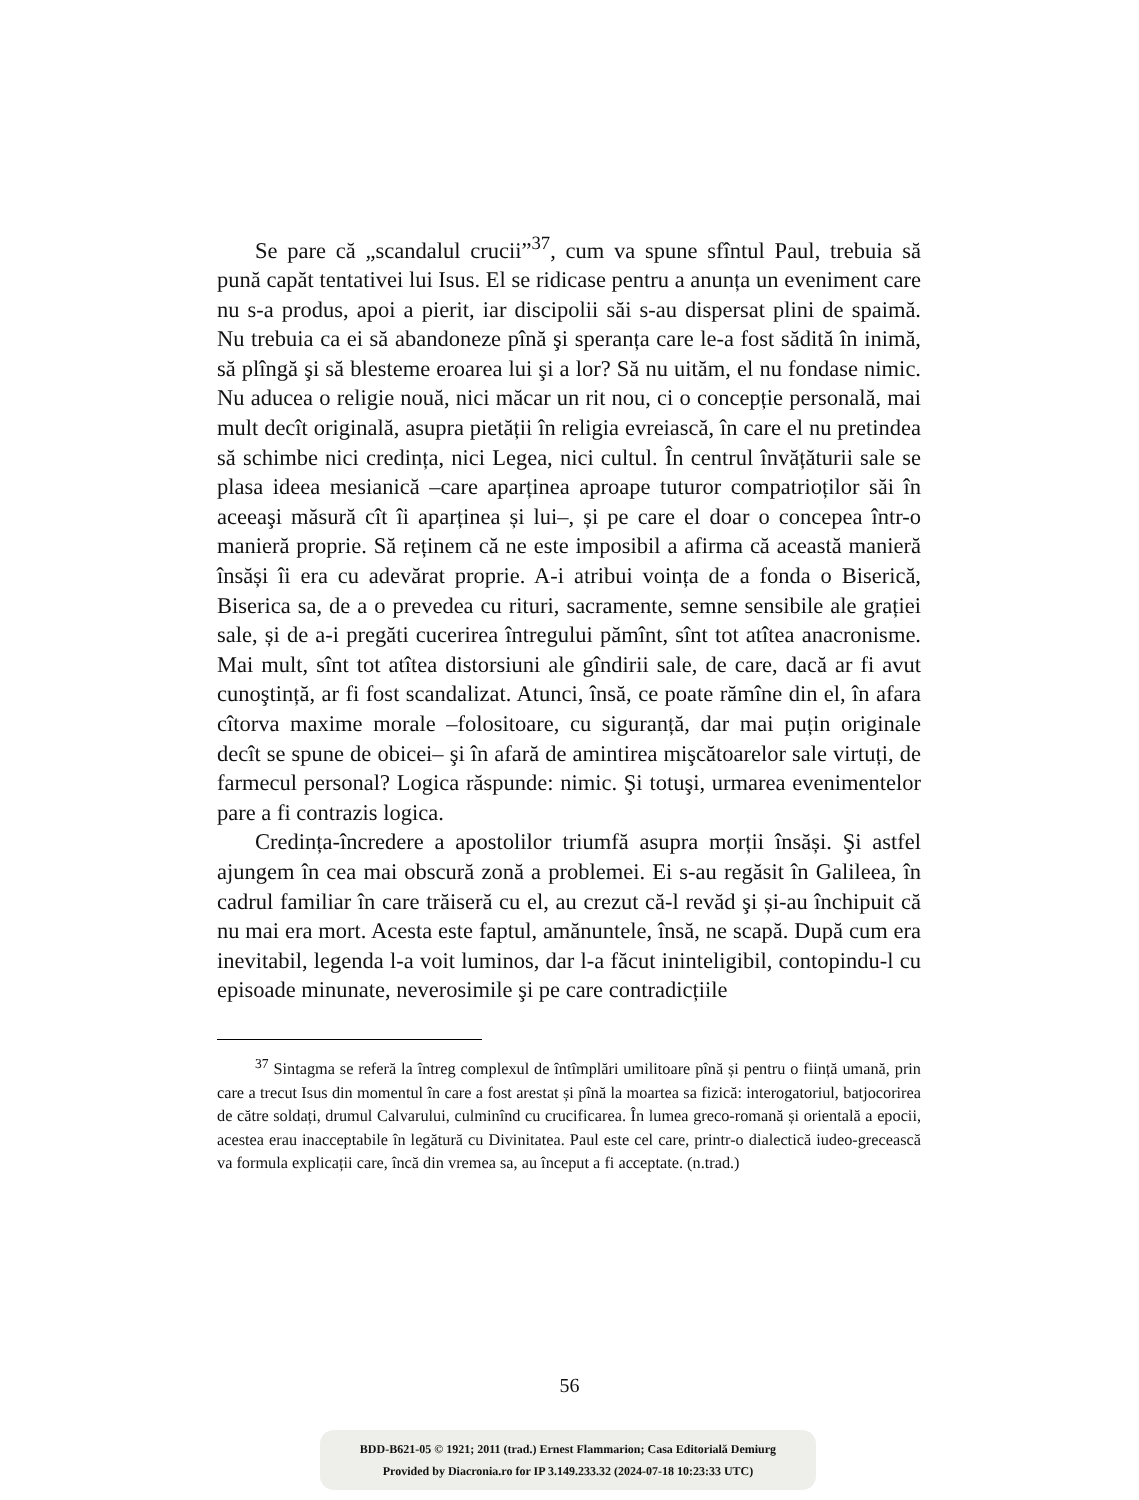Se pare că „scandalul crucii”<sup>37</sup>, cum va spune sfîntul Paul, trebuia să pună capăt tentativei lui Isus. El se ridicase pentru a anunța un eveniment care nu s-a produs, apoi a pierit, iar discipolii săi s-au dispersat plini de spaimă. Nu trebuia ca ei să abandoneze pînă şi speranța care le-a fost sădită în inimă, să plîngă şi să blesteme eroarea lui şi a lor? Să nu uităm, el nu fondase nimic. Nu aducea o religie nouă, nici măcar un rit nou, ci o concepție personală, mai mult decît originală, asupra pietății în religia evreiască, în care el nu pretindea să schimbe nici credința, nici Legea, nici cultul. În centrul învățăturii sale se plasa ideea mesianică –care aparținea aproape tuturor compatrioților săi în aceeaşi măsură cît îi aparținea și lui–, și pe care el doar o concepea într-o manieră proprie. Să reținem că ne este imposibil a afirma că această manieră însăși îi era cu adevărat proprie. A-i atribui voința de a fonda o Biserică, Biserica sa, de a o prevedea cu rituri, sacramente, semne sensibile ale grației sale, și de a-i pregăti cucerirea întregului pămînt, sînt tot atîtea anacronisme. Mai mult, sînt tot atîtea distorsiuni ale gîndirii sale, de care, dacă ar fi avut cunoştință, ar fi fost scandalizat. Atunci, însă, ce poate rămîne din el, în afara cîtorva maxime morale –folositoare, cu siguranță, dar mai puțin originale decît se spune de obicei– şi în afară de amintirea mişcătoarelor sale virtuți, de farmecul personal? Logica răspunde: nimic. Şi totuşi, urmarea evenimentelor pare a fi contrazis logica.
Credința-încredere a apostolilor triumfă asupra morții însăși. Şi astfel ajungem în cea mai obscură zonă a problemei. Ei s-au regăsit în Galileea, în cadrul familiar în care trăiseră cu el, au crezut că-l revăd şi și-au închipuit că nu mai era mort. Acesta este faptul, amănuntele, însă, ne scapă. După cum era inevitabil, legenda l-a voit luminos, dar l-a făcut ininteligibil, contopindu-l cu episoade minunate, neverosimile şi pe care contradicțiile
<sup>37</sup> Sintagma se referă la întreg complexul de întîmplări umilitoare pînă și pentru o ființă umană, prin care a trecut Isus din momentul în care a fost arestat și pînă la moartea sa fizică: interogatoriul, batjocorirea de către soldați, drumul Calvarului, culminînd cu crucificarea. În lumea greco-romană și orientală a epocii, acestea erau inacceptabile în legătură cu Divinitatea. Paul este cel care, printr-o dialectică iudeo-grecească va formula explicații care, încă din vremea sa, au început a fi acceptate. (n.trad.)
56
BDD-B621-05 © 1921; 2011 (trad.) Ernest Flammarion; Casa Editorială Demiurg
Provided by Diacronia.ro for IP 3.149.233.32 (2024-07-18 10:23:33 UTC)